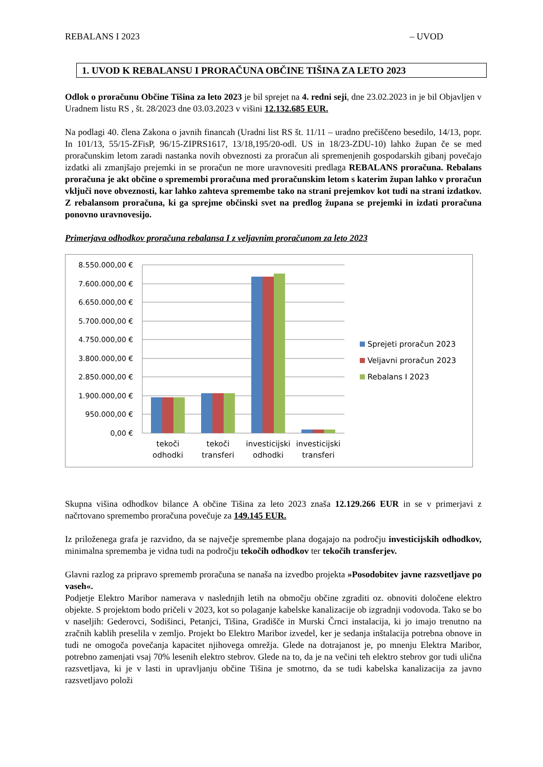REBALANS I 2023 – UVOD
1. UVOD K REBALANSU I PRORAČUNA OBČINE TIŠINA ZA LETO 2023
Odlok o proračunu Občine Tišina za leto 2023 je bil sprejet na 4. redni seji, dne 23.02.2023 in je bil Objavljen v Uradnem listu RS , št. 28/2023 dne 03.03.2023 v višini 12.132.685 EUR.
Na podlagi 40. člena Zakona o javnih financah (Uradni list RS št. 11/11 – uradno prečiščeno besedilo, 14/13, popr. In 101/13, 55/15-ZFisP, 96/15-ZIPRS1617, 13/18,195/20-odl. US in 18/23-ZDU-10) lahko župan če se med proračunskim letom zaradi nastanka novih obveznosti za proračun ali spremenjenih gospodarskih gibanj povečajo izdatki ali zmanjšajo prejemki in se proračun ne more uravnovesiti predlaga REBALANS proračuna. Rebalans proračuna je akt občine o spremembi proračuna med proračunskim letom s katerim župan lahko v proračun vključi nove obveznosti, kar lahko zahteva spremembe tako na strani prejemkov kot tudi na strani izdatkov. Z rebalansom proračuna, ki ga sprejme občinski svet na predlog župana se prejemki in izdati proračuna ponovno uravnovesijo.
Primerjava odhodkov proračuna rebalansa I z veljavnim proračunom za leto 2023
8.550.000,00 €
7.600.000,00 €
6.650.000,00 €
5.700.000,00 €
4.750.000,00 €
3.800.000,00 €
2.850.000,00 €
1.900.000,00 €
950.000,00 €
0,00 €
tekoči
odhodki
tekoči
transferi
investicijski
odhodki
investicijski
transferi
Sprejeti proračun 2023
Veljavni proračun 2023
Rebalans I 2023
Skupna višina odhodkov bilance A občine Tišina za leto 2023 znaša 12.129.266 EUR in se v primerjavi z načrtovano spremembo proračuna povečuje za 149.145 EUR.
Iz priloženega grafa je razvidno, da se največje spremembe plana dogajajo na področju investicijskih odhodkov, minimalna sprememba je vidna tudi na področju tekočih odhodkov ter tekočih transferjev.
Glavni razlog za pripravo sprememb proračuna se nanaša na izvedbo projekta »Posodobitev javne razsvetljave po vaseh«.
Podjetje Elektro Maribor namerava v naslednjih letih na območju občine zgraditi oz. obnoviti določene elektro objekte. S projektom bodo pričeli v 2023, kot so polaganje kabelske kanalizacije ob izgradnji vodovoda. Tako se bo v naseljih: Gederovci, Sodišinci, Petanjci, Tišina, Gradišče in Murski Črnci instalacija, ki jo imajo trenutno na zračnih kablih preselila v zemljo. Projekt bo Elektro Maribor izvedel, ker je sedanja inštalacija potrebna obnove in tudi ne omogoča povečanja kapacitet njihovega omrežja. Glede na dotrajanost je, po mnenju Elektra Maribor, potrebno zamenjati vsaj 70% lesenih elektro stebrov. Glede na to, da je na večini teh elektro stebrov gor tudi ulična razsvetljava, ki je v lasti in upravljanju občine Tišina je smotrno, da se tudi kabelska kanalizacija za javno razsvetljavo položi